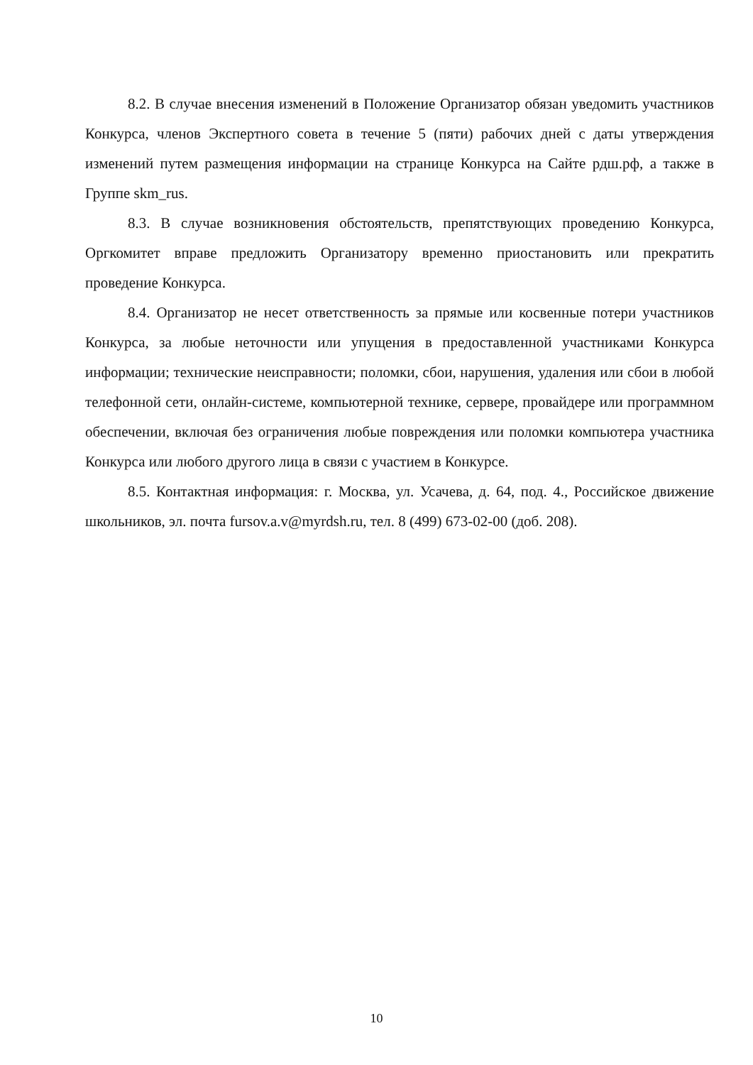8.2. В случае внесения изменений в Положение Организатор обязан уведомить участников Конкурса, членов Экспертного совета в течение 5 (пяти) рабочих дней с даты утверждения изменений путем размещения информации на странице Конкурса на Сайте рдш.рф, а также в Группе skm_rus.
8.3. В случае возникновения обстоятельств, препятствующих проведению Конкурса, Оргкомитет вправе предложить Организатору временно приостановить или прекратить проведение Конкурса.
8.4. Организатор не несет ответственность за прямые или косвенные потери участников Конкурса, за любые неточности или упущения в предоставленной участниками Конкурса информации; технические неисправности; поломки, сбои, нарушения, удаления или сбои в любой телефонной сети, онлайн-системе, компьютерной технике, сервере, провайдере или программном обеспечении, включая без ограничения любые повреждения или поломки компьютера участника Конкурса или любого другого лица в связи с участием в Конкурсе.
8.5. Контактная информация: г. Москва, ул. Усачева, д. 64, под. 4., Российское движение школьников, эл. почта fursov.a.v@myrdsh.ru, тел. 8 (499) 673-02-00 (доб. 208).
10